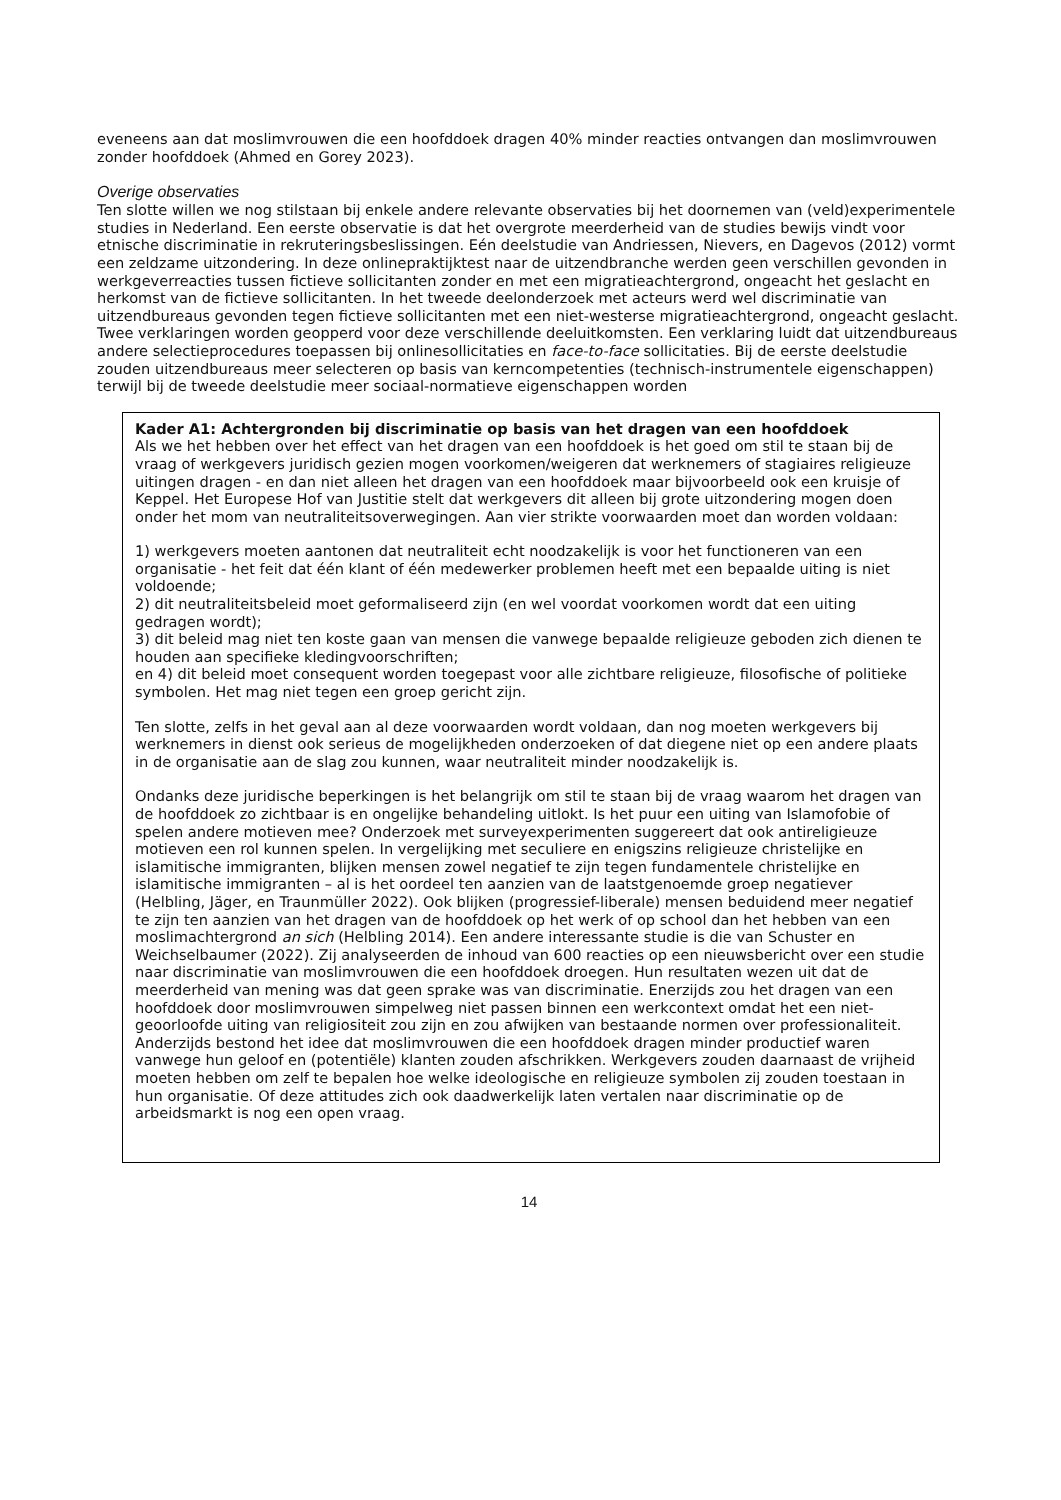eveneens aan dat moslimvrouwen die een hoofddoek dragen 40% minder reacties ontvangen dan moslimvrouwen zonder hoofddoek (Ahmed en Gorey 2023).
Overige observaties
Ten slotte willen we nog stilstaan bij enkele andere relevante observaties bij het doornemen van (veld)experimentele studies in Nederland. Een eerste observatie is dat het overgrote meerderheid van de studies bewijs vindt voor etnische discriminatie in rekruteringsbeslissingen. Eén deelstudie van Andriessen, Nievers, en Dagevos (2012) vormt een zeldzame uitzondering. In deze onlinepraktijktest naar de uitzendbranche werden geen verschillen gevonden in werkgeverreacties tussen fictieve sollicitanten zonder en met een migratieachtergrond, ongeacht het geslacht en herkomst van de fictieve sollicitanten. In het tweede deelonderzoek met acteurs werd wel discriminatie van uitzendbureaus gevonden tegen fictieve sollicitanten met een niet-westerse migratieachtergrond, ongeacht geslacht. Twee verklaringen worden geopperd voor deze verschillende deeluitkomsten. Een verklaring luidt dat uitzendbureaus andere selectieprocedures toepassen bij onlinesollicitaties en face-to-face sollicitaties. Bij de eerste deelstudie zouden uitzendbureaus meer selecteren op basis van kerncompetenties (technisch-instrumentele eigenschappen) terwijl bij de tweede deelstudie meer sociaal-normatieve eigenschappen worden
Kader A1: Achtergronden bij discriminatie op basis van het dragen van een hoofddoek
Als we het hebben over het effect van het dragen van een hoofddoek is het goed om stil te staan bij de vraag of werkgevers juridisch gezien mogen voorkomen/weigeren dat werknemers of stagiaires religieuze uitingen dragen - en dan niet alleen het dragen van een hoofddoek maar bijvoorbeeld ook een kruisje of Keppel. Het Europese Hof van Justitie stelt dat werkgevers dit alleen bij grote uitzondering mogen doen onder het mom van neutraliteitsoverwegingen. Aan vier strikte voorwaarden moet dan worden voldaan:
1) werkgevers moeten aantonen dat neutraliteit echt noodzakelijk is voor het functioneren van een organisatie - het feit dat één klant of één medewerker problemen heeft met een bepaalde uiting is niet voldoende;
2) dit neutraliteitsbeleid moet geformaliseerd zijn (en wel voordat voorkomen wordt dat een uiting gedragen wordt);
3) dit beleid mag niet ten koste gaan van mensen die vanwege bepaalde religieuze geboden zich dienen te houden aan specifieke kledingvoorschriften;
en 4) dit beleid moet consequent worden toegepast voor alle zichtbare religieuze, filosofische of politieke symbolen. Het mag niet tegen een groep gericht zijn.
Ten slotte, zelfs in het geval aan al deze voorwaarden wordt voldaan, dan nog moeten werkgevers bij werknemers in dienst ook serieus de mogelijkheden onderzoeken of dat diegene niet op een andere plaats in de organisatie aan de slag zou kunnen, waar neutraliteit minder noodzakelijk is.
Ondanks deze juridische beperkingen is het belangrijk om stil te staan bij de vraag waarom het dragen van de hoofddoek zo zichtbaar is en ongelijke behandeling uitlokt. Is het puur een uiting van Islamofobie of spelen andere motieven mee? Onderzoek met surveyexperimenten suggereert dat ook antireligieuze motieven een rol kunnen spelen. In vergelijking met seculiere en enigszins religieuze christelijke en islamitische immigranten, blijken mensen zowel negatief te zijn tegen fundamentele christelijke en islamitische immigranten – al is het oordeel ten aanzien van de laatstgenoemde groep negatiever (Helbling, Jäger, en Traunmüller 2022). Ook blijken (progressief-liberale) mensen beduidend meer negatief te zijn ten aanzien van het dragen van de hoofddoek op het werk of op school dan het hebben van een moslimachtergrond an sich (Helbling 2014). Een andere interessante studie is die van Schuster en Weichselbaumer (2022). Zij analyseerden de inhoud van 600 reacties op een nieuwsbericht over een studie naar discriminatie van moslimvrouwen die een hoofddoek droegen. Hun resultaten wezen uit dat de meerderheid van mening was dat geen sprake was van discriminatie. Enerzijds zou het dragen van een hoofddoek door moslimvrouwen simpelweg niet passen binnen een werkcontext omdat het een niet-geoorloofde uiting van religiositeit zou zijn en zou afwijken van bestaande normen over professionaliteit. Anderzijds bestond het idee dat moslimvrouwen die een hoofddoek dragen minder productief waren vanwege hun geloof en (potentiële) klanten zouden afschrikken. Werkgevers zouden daarnaast de vrijheid moeten hebben om zelf te bepalen hoe welke ideologische en religieuze symbolen zij zouden toestaan in hun organisatie. Of deze attitudes zich ook daadwerkelijk laten vertalen naar discriminatie op de arbeidsmarkt is nog een open vraag.
14